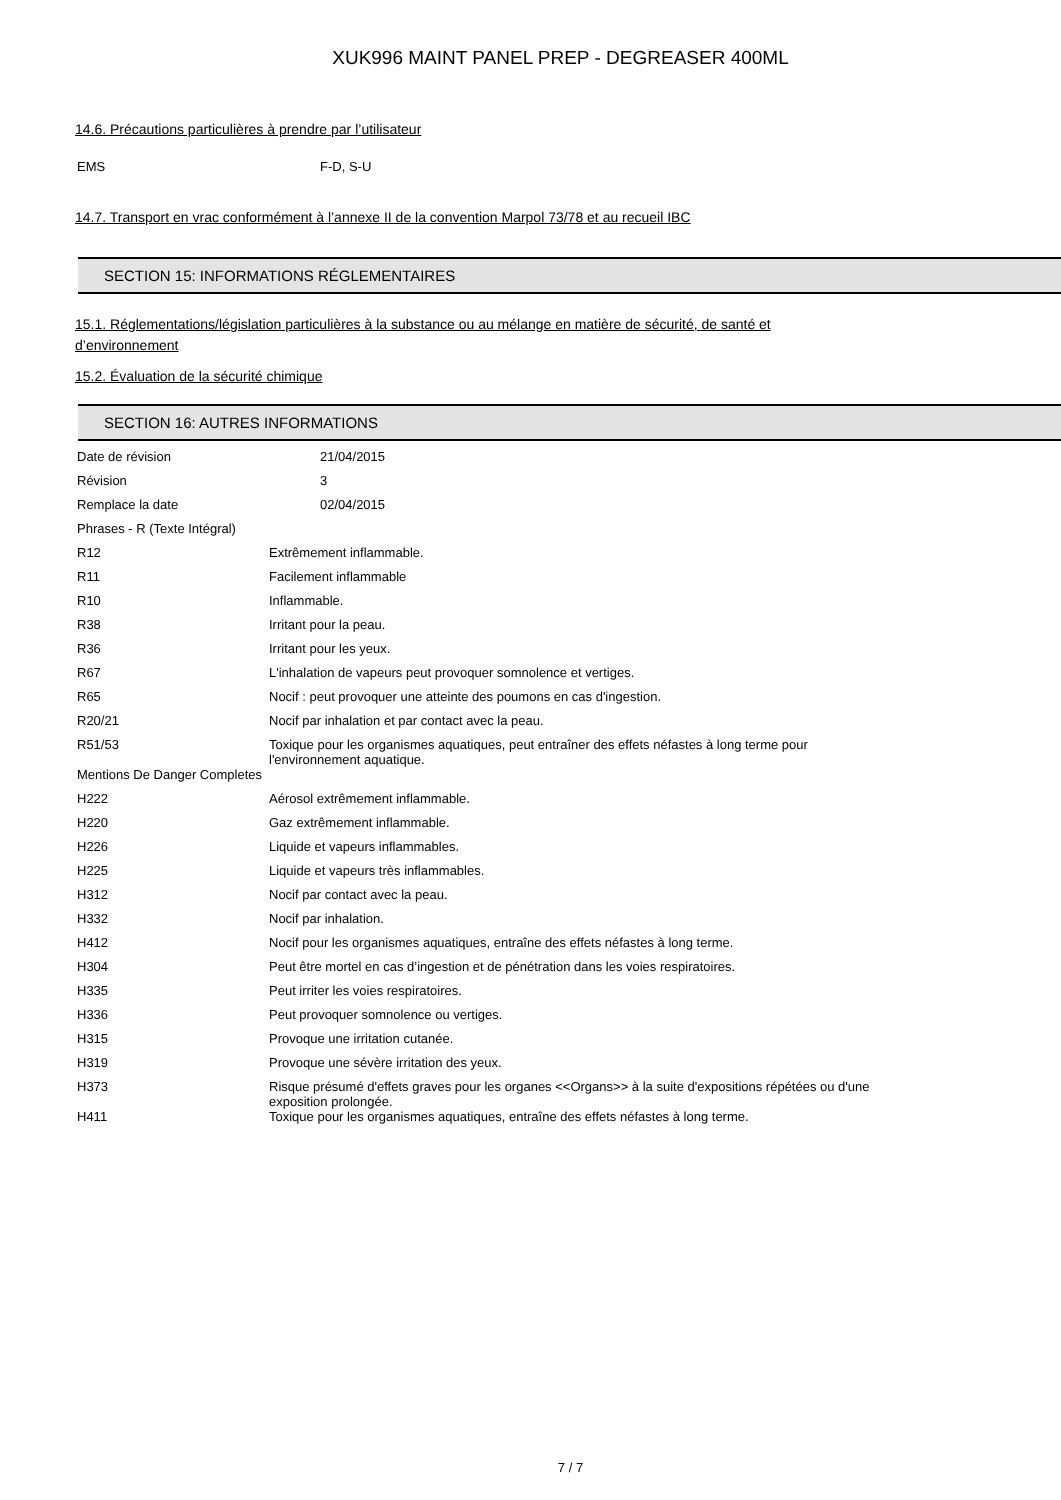XUK996 MAINT PANEL PREP - DEGREASER 400ML
14.6. Précautions particulières à prendre par l’utilisateur
| EMS | F-D, S-U |
14.7. Transport en vrac conformément à l’annexe II de la convention Marpol 73/78 et au recueil IBC
SECTION 15: INFORMATIONS RÉGLEMENTAIRES
15.1. Réglementations/législation particulières à la substance ou au mélange en matière de sécurité, de santé et
d’environnement
15.2. Évaluation de la sécurité chimique
SECTION 16: AUTRES INFORMATIONS
| Date de révision | 21/04/2015 |
| Révision | 3 |
| Remplace la date | 02/04/2015 |
| Phrases - R (Texte Intégral) | |
| R12 | Extrêmement inflammable. |
| R11 | Facilement inflammable |
| R10 | Inflammable. |
| R38 | Irritant pour la peau. |
| R36 | Irritant pour les yeux. |
| R67 | L'inhalation de vapeurs peut provoquer somnolence et vertiges. |
| R65 | Nocif : peut provoquer une atteinte des poumons en cas d'ingestion. |
| R20/21 | Nocif par inhalation et par contact avec la peau. |
| R51/53 | Toxique pour les organismes aquatiques, peut entraîner des effets néfastes à long terme pour l'environnement aquatique. |
| Mentions De Danger Completes | |
| H222 | Aérosol extrêmement inflammable. |
| H220 | Gaz extrêmement inflammable. |
| H226 | Liquide et vapeurs inflammables. |
| H225 | Liquide et vapeurs très inflammables. |
| H312 | Nocif par contact avec la peau. |
| H332 | Nocif par inhalation. |
| H412 | Nocif pour les organismes aquatiques, entraîne des effets néfastes à long terme. |
| H304 | Peut être mortel en cas d’ingestion et de pénétration dans les voies respiratoires. |
| H335 | Peut irriter les voies respiratoires. |
| H336 | Peut provoquer somnolence ou vertiges. |
| H315 | Provoque une irritation cutanée. |
| H319 | Provoque une sévère irritation des yeux. |
| H373 | Risque présumé d'effets graves pour les organes <<Organs>> à la suite d'expositions répétées ou d'une exposition prolongée. |
| H411 | Toxique pour les organismes aquatiques, entraîne des effets néfastes à long terme. |
7 / 7